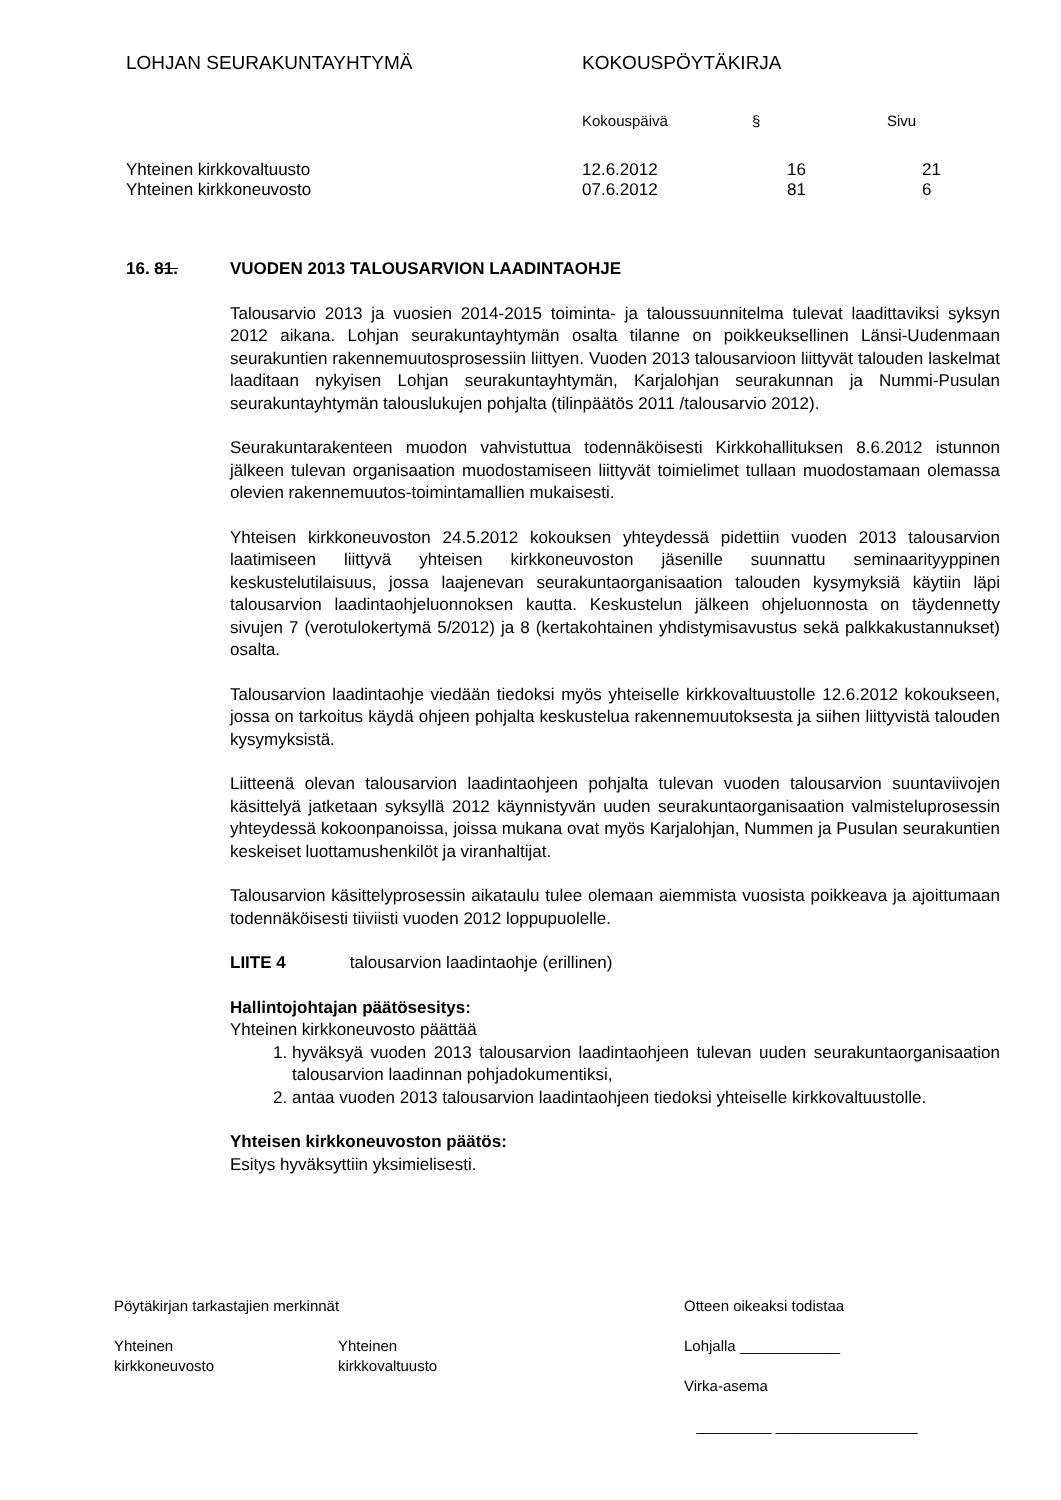| LOHJAN SEURAKUNTAYHTYMÄ | KOKOUSPÖYTÄKIRJA | | |
| | Kokouspäivä | § | Sivu |
| Yhteinen kirkkovaltuusto | 12.6.2012 | 16 | 21 |
| Yhteinen kirkkoneuvosto | 07.6.2012 | 81 | 6 |
16. 81. VUODEN 2013 TALOUSARVION LAADINTAOHJE
Talousarvio 2013 ja vuosien 2014-2015 toiminta- ja taloussuunnitelma tulevat laadittaviksi syksyn 2012 aikana. Lohjan seurakuntayhtymän osalta tilanne on poikkeuksellinen Länsi-Uudenmaan seurakuntien rakennemuutosprosessiin liittyen. Vuoden 2013 talousarvioon liittyvät talouden laskelmat laaditaan nykyisen Lohjan seurakuntayhtymän, Karjalohjan seurakunnan ja Nummi-Pusulan seurakuntayhtymän talouslukujen pohjalta (tilinpäätös 2011 /talousarvio 2012).
Seurakuntarakenteen muodon vahvistuttua todennäköisesti Kirkkohallituksen 8.6.2012 istunnon jälkeen tulevan organisaation muodostamiseen liittyvät toimielimet tullaan muodostamaan olemassa olevien rakennemuutos-toimintamallien mukaisesti.
Yhteisen kirkkoneuvoston 24.5.2012 kokouksen yhteydessä pidettiin vuoden 2013 talousarvion laatimiseen liittyvä yhteisen kirkkoneuvoston jäsenille suunnattu seminaarityyppinen keskustelutilaisuus, jossa laajenevan seurakuntaorganisaation talouden kysymyksiä käytiin läpi talousarvion laadintaohjeluonnoksen kautta. Keskustelun jälkeen ohjeluonnosta on täydennetty sivujen 7 (verotulokertymä 5/2012) ja 8 (kertakohtainen yhdistymisavustus sekä palkkakustannukset) osalta.
Talousarvion laadintaohje viedään tiedoksi myös yhteiselle kirkkovaltuustolle 12.6.2012 kokoukseen, jossa on tarkoitus käydä ohjeen pohjalta keskustelua rakennemuutoksesta ja siihen liittyvistä talouden kysymyksistä.
Liitteenä olevan talousarvion laadintaohjeen pohjalta tulevan vuoden talousarvion suuntaviivojen käsittelyä jatketaan syksyllä 2012 käynnistyvän uuden seurakuntaorganisaation valmisteluprosessin yhteydessä kokoonpanoissa, joissa mukana ovat myös Karjalohjan, Nummen ja Pusulan seurakuntien keskeiset luottamushenkilöt ja viranhaltijat.
Talousarvion käsittelyprosessin aikataulu tulee olemaan aiemmista vuosista poikkeava ja ajoittumaan todennäköisesti tiiviisti vuoden 2012 loppupuolelle.
LIITE 4 talousarvion laadintaohje (erillinen)
Hallintojohtajan päätösesitys:
Yhteinen kirkkoneuvosto päättää
1. hyväksyä vuoden 2013 talousarvion laadintaohjeen tulevan uuden seurakuntaorganisaation talousarvion laadinnan pohjadokumentiksi,
2. antaa vuoden 2013 talousarvion laadintaohjeen tiedoksi yhteiselle kirkkovaltuustolle.
Yhteisen kirkkoneuvoston päätös:
Esitys hyväksyttiin yksimielisesti.
| Pöytäkirjan tarkastajien merkinnät | | Otteen oikeaksi todistaa |
| Yhteinen kirkkoneuvosto | Yhteinen kirkkovaltuusto | Lohjalla ____________ Virka-asema _________ _________________ |